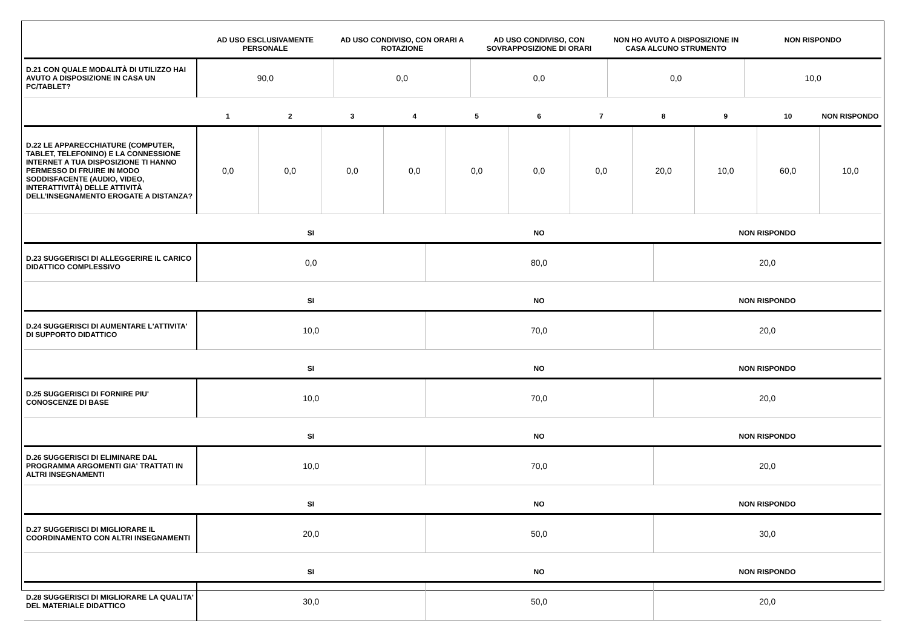| | AD USO ESCLUSIVAMENTE PERSONALE | AD USO CONDIVISO, CON ORARI A ROTAZIONE | AD USO CONDIVISO, CON SOVRAPPOSIZIONE DI ORARI | NON HO AVUTO A DISPOSIZIONE IN CASA ALCUNO STRUMENTO | NON RISPONDO |
| --- | --- | --- | --- | --- | --- |
| D.21 CON QUALE MODALITÀ DI UTILIZZO HAI AVUTO A DISPOSIZIONE IN CASA UN PC/TABLET? | 90,0 | 0,0 | 0,0 | 0,0 | 10,0 |
| | 1 | 2 | 3 | 4 | 5 | 6 | 7 | 8 | 9 | 10 | NON RISPONDO |
| --- | --- | --- | --- | --- | --- | --- | --- | --- | --- | --- | --- |
| D.22 LE APPARECCHIATURE (COMPUTER, TABLET, TELEFONINO) E LA CONNESSIONE INTERNET A TUA DISPOSIZIONE TI HANNO PERMESSO DI FRUIRE IN MODO SODDISFACENTE (AUDIO, VIDEO, INTERATTIVITÀ) DELLE ATTIVITÀ DELL’INSEGNAMENTO EROGATE A DISTANZA? | 0,0 | 0,0 | 0,0 | 0,0 | 0,0 | 0,0 | 0,0 | 20,0 | 10,0 | 60,0 | 10,0 |
| | SI | NO | NON RISPONDO |
| --- | --- | --- | --- |
| D.23 SUGGERISCI DI ALLEGGERIRE IL CARICO DIDATTICO COMPLESSIVO | 0,0 | 80,0 | 20,0 |
| | SI | NO | NON RISPONDO |
| D.24 SUGGERISCI DI AUMENTARE L'ATTIVITA' DI SUPPORTO DIDATTICO | 10,0 | 70,0 | 20,0 |
| | SI | NO | NON RISPONDO |
| D.25 SUGGERISCI DI FORNIRE PIU' CONOSCENZE DI BASE | 10,0 | 70,0 | 20,0 |
| | SI | NO | NON RISPONDO |
| D.26 SUGGERISCI DI ELIMINARE DAL PROGRAMMA ARGOMENTI GIA' TRATTATI IN ALTRI INSEGNAMENTI | 10,0 | 70,0 | 20,0 |
| | SI | NO | NON RISPONDO |
| D.27 SUGGERISCI DI MIGLIORARE IL COORDINAMENTO CON ALTRI INSEGNAMENTI | 20,0 | 50,0 | 30,0 |
| | SI | NO | NON RISPONDO |
| D.28 SUGGERISCI DI MIGLIORARE LA QUALITA' DEL MATERIALE DIDATTICO | 30,0 | 50,0 | 20,0 |